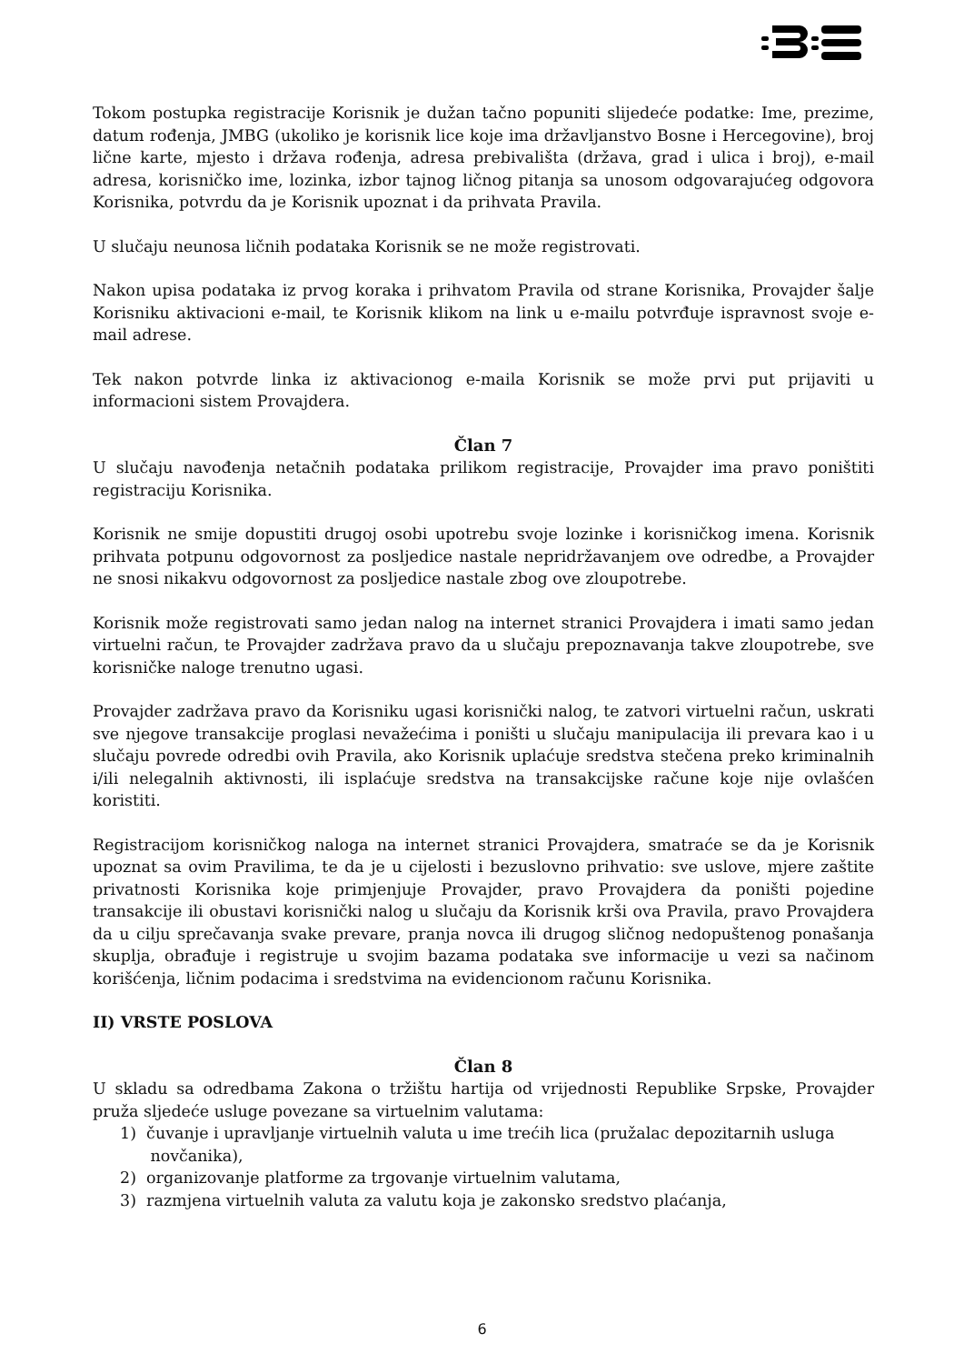Tokom postupka registracije Korisnik je dužan tačno popuniti slijedeće podatke: Ime, prezime, datum rođenja, JMBG (ukoliko je korisnik lice koje ima državljanstvo Bosne i Hercegovine), broj lične karte, mjesto i država rođenja, adresa prebivališta (država, grad i ulica i broj), e-mail adresa, korisničko ime, lozinka, izbor tajnog ličnog pitanja sa unosom odgovarajućeg odgovora Korisnika, potvrdu da je Korisnik upoznat i da prihvata Pravila.
U slučaju neunosa ličnih podataka Korisnik se ne može registrovati.
Nakon upisa podataka iz prvog koraka i prihvatom Pravila od strane Korisnika, Provajder šalje Korisniku aktivacioni e-mail, te Korisnik klikom na link u e-mailu potvrđuje ispravnost svoje e-mail adrese.
Tek nakon potvrde linka iz aktivacionog e-maila Korisnik se može prvi put prijaviti u informacioni sistem Provajdera.
Član 7
U slučaju navođenja netačnih podataka prilikom registracije, Provajder ima pravo poništiti registraciju Korisnika.
Korisnik ne smije dopustiti drugoj osobi upotrebu svoje lozinke i korisničkog imena. Korisnik prihvata potpunu odgovornost za posljedice nastale nepridržavanjem ove odredbe, a Provajder ne snosi nikakvu odgovornost za posljedice nastale zbog ove zloupotrebe.
Korisnik može registrovati samo jedan nalog na internet stranici Provajdera i imati samo jedan virtuelni račun, te Provajder zadržava pravo da u slučaju prepoznavanja takve zloupotrebe, sve korisničke naloge trenutno ugasi.
Provajder zadržava pravo da Korisniku ugasi korisnički nalog, te zatvori virtuelni račun, uskrati sve njegove transakcije proglasi nevažećima i poništi u slučaju manipulacija ili prevara kao i u slučaju povrede odredbi ovih Pravila, ako Korisnik uplaćuje sredstva stečena preko kriminalnih i/ili nelegalnih aktivnosti, ili isplaćuje sredstva na transakcijske račune koje nije ovlašćen koristiti.
Registracijom korisničkog naloga na internet stranici Provajdera, smatraće se da je Korisnik upoznat sa ovim Pravilima, te da je u cijelosti i bezuslovno prihvatio: sve uslove, mjere zaštite privatnosti Korisnika koje primjenjuje Provajder, pravo Provajdera da poništi pojedine transakcije ili obustavi korisnički nalog u slučaju da Korisnik krši ova Pravila, pravo Provajdera da u cilju sprečavanja svake prevare, pranja novca ili drugog sličnog nedopuštenog ponašanja skuplja, obrađuje i registruje u svojim bazama podataka sve informacije u vezi sa načinom korišćenja, ličnim podacima i sredstvima na evidencionom računu Korisnika.
II) VRSTE POSLOVA
Član 8
U skladu sa odredbama Zakona o tržištu hartija od vrijednosti Republike Srpske, Provajder pruža sljedeće usluge povezane sa virtuelnim valutama:
1) čuvanje i upravljanje virtuelnih valuta u ime trećih lica (pružalac depozitarnih usluga
novčanika),
2) organizovanje platforme za trgovanje virtuelnim valutama,
3) razmjena virtuelnih valuta za valutu koja je zakonsko sredstvo plaćanja,
6